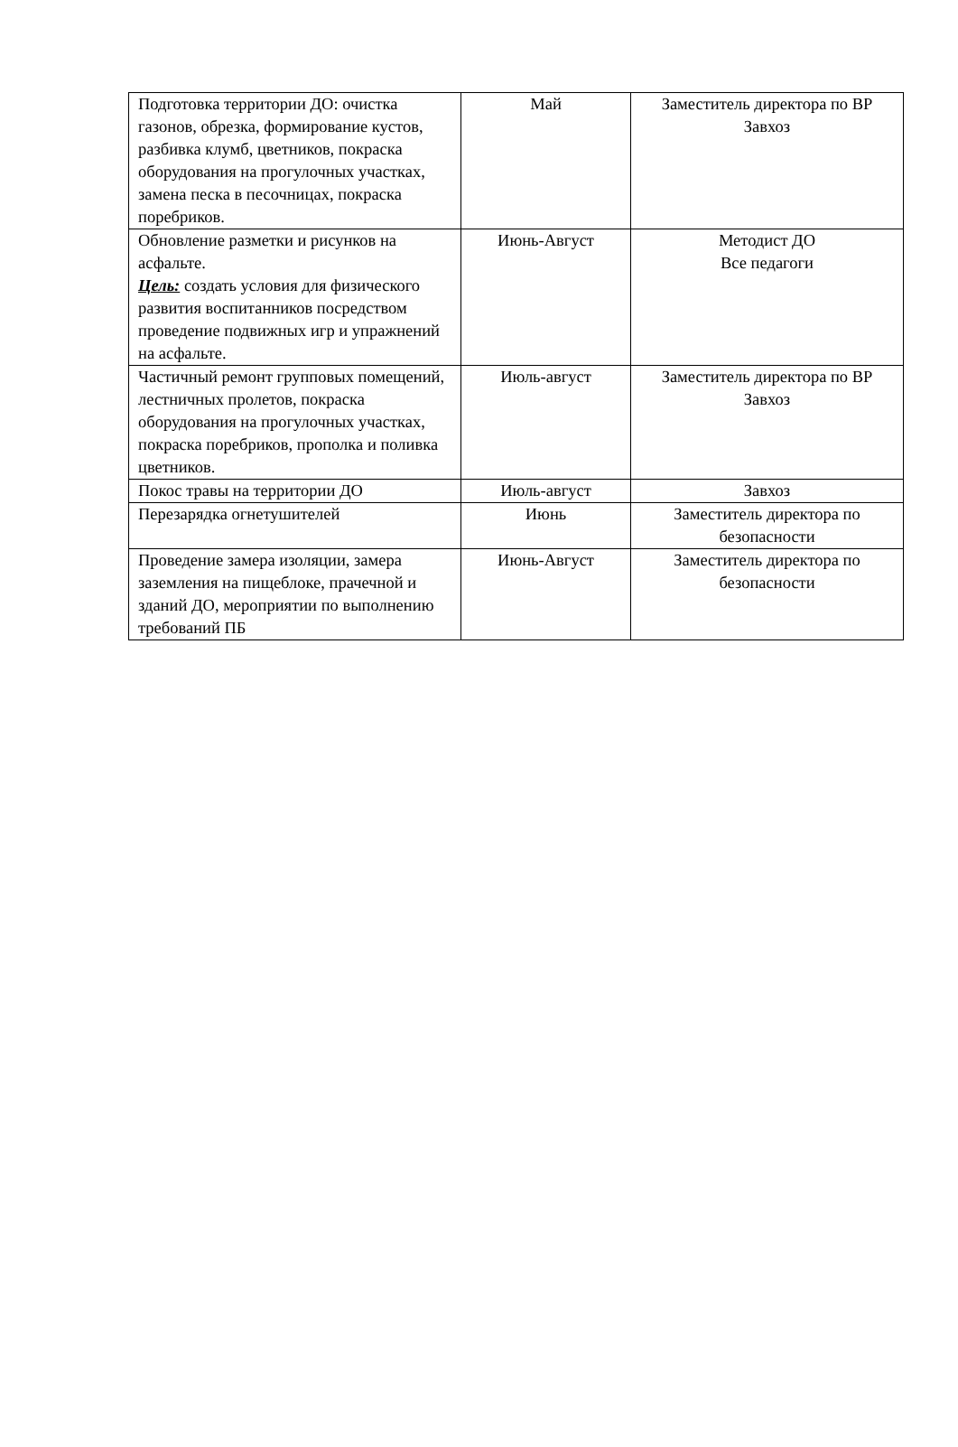| Подготовка территории ДО: очистка газонов, обрезка, формирование кустов, разбивка клумб, цветников, покраска оборудования на прогулочных участках, замена песка в песочницах, покраска поребриков. | Май | Заместитель директора по ВР Завхоз |
| Обновление разметки и рисунков на асфальте. Цель: создать условия для физического развития воспитанников посредством проведение подвижных игр и упражнений на асфальте. | Июнь-Август | Методист ДО Все педагоги |
| Частичный ремонт групповых помещений, лестничных пролетов, покраска оборудования на прогулочных участках, покраска поребриков, прополка и поливка цветников. | Июль-август | Заместитель директора по ВР Завхоз |
| Покос травы на территории ДО | Июль-август | Завхоз |
| Перезарядка огнетушителей | Июнь | Заместитель директора по безопасности |
| Проведение замера изоляции, замера заземления на пищеблоке, прачечной и зданий ДО, мероприятии по выполнению требований ПБ | Июнь-Август | Заместитель директора по безопасности |